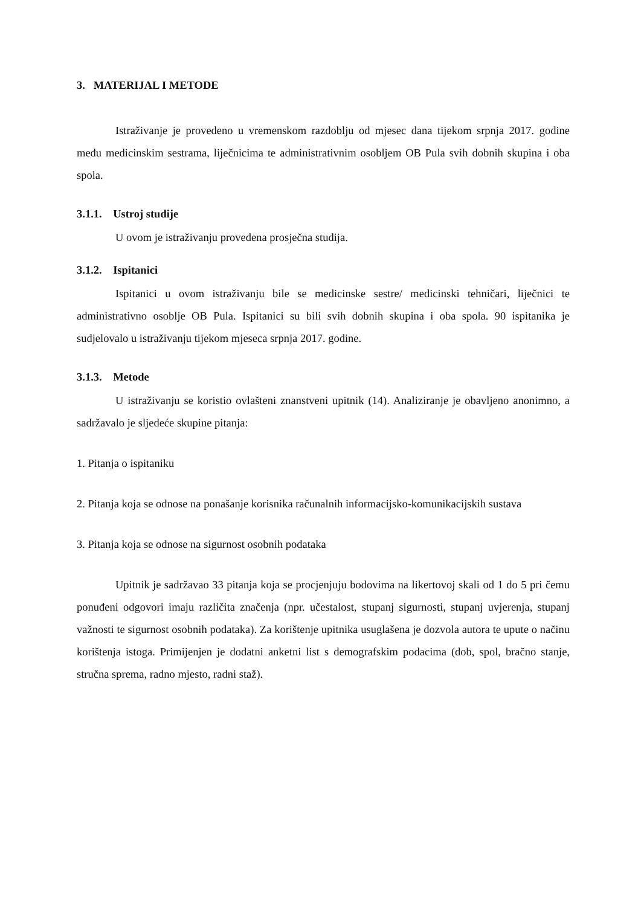3. MATERIJAL I METODE
Istraživanje je provedeno u vremenskom razdoblju od mjesec dana tijekom srpnja 2017. godine među medicinskim sestrama, liječnicima te administrativnim osobljem OB Pula svih dobnih skupina i oba spola.
3.1.1. Ustroj studije
U ovom je istraživanju provedena prosječna studija.
3.1.2. Ispitanici
Ispitanici u ovom istraživanju bile se medicinske sestre/ medicinski tehničari, liječnici te administrativno osoblje OB Pula. Ispitanici su bili svih dobnih skupina i oba spola. 90 ispitanika je sudjelovalo u istraživanju tijekom mjeseca srpnja 2017. godine.
3.1.3. Metode
U istraživanju se koristio ovlašteni znanstveni upitnik (14). Analiziranje je obavljeno anonimno, a sadržavalo je sljedeće skupine pitanja:
1. Pitanja o ispitaniku
2. Pitanja koja se odnose na ponašanje korisnika računalnih informacijsko-komunikacijskih sustava
3. Pitanja koja se odnose na sigurnost osobnih podataka
Upitnik je sadržavao 33 pitanja koja se procjenjuju bodovima na likertovoj skali od 1 do 5 pri čemu ponuđeni odgovori imaju različita značenja (npr. učestalost, stupanj sigurnosti, stupanj uvjerenja, stupanj važnosti te sigurnost osobnih podataka). Za korištenje upitnika usuglašena je dozvola autora te upute o načinu korištenja istoga. Primijenjen je dodatni anketni list s demografskim podacima (dob, spol, bračno stanje, stručna sprema, radno mjesto, radni staž).